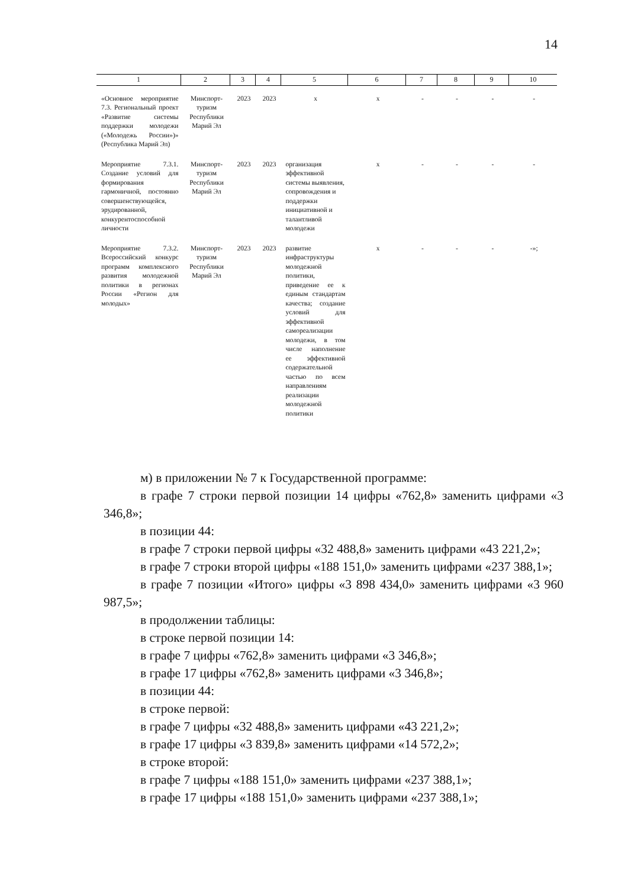14
| 1 | 2 | 3 | 4 | 5 | 6 | 7 | 8 | 9 | 10 |
| --- | --- | --- | --- | --- | --- | --- | --- | --- | --- |
| «Основное мероприятие 7.3. Региональный проект «Развитие системы поддержки молодежи («Молодежь России»)» (Республика Марий Эл) | Минспорт-туризм Республики Марий Эл | 2023 | 2023 | х | х | - | - | - | - |
| Мероприятие 7.3.1. Создание условий для формирования гармоничной, постоянно совершенствующейся, эрудированной, конкурентоспособной личности | Минспорт-туризм Республики Марий Эл | 2023 | 2023 | организация эффективной системы выявления, сопровождения и поддержки инициативной и талантливой молодежи | х | - | - | - | - |
| Мероприятие 7.3.2. Всероссийский конкурс программ комплексного развития молодежной политики в регионах России «Регион для молодых» | Минспорт-туризм Республики Марий Эл | 2023 | 2023 | развитие инфраструктуры молодежной политики, приведение ее к единым стандартам качества; создание условий для эффективной самореализации молодежи, в том числе наполнение ее эффективной содержательной частью по всем направлениям реализации молодежной политики | х | - | - | - | -»; |
м) в приложении № 7 к Государственной программе:
в графе 7 строки первой позиции 14 цифры «762,8» заменить цифрами «3 346,8»;
в позиции 44:
в графе 7 строки первой цифры «32 488,8» заменить цифрами «43 221,2»;
в графе 7 строки второй цифры «188 151,0» заменить цифрами «237 388,1»;
в графе 7 позиции «Итого» цифры «3 898 434,0» заменить цифрами «3 960 987,5»;
в продолжении таблицы:
в строке первой позиции 14:
в графе 7 цифры «762,8» заменить цифрами «3 346,8»;
в графе 17 цифры «762,8» заменить цифрами «3 346,8»;
в позиции 44:
в строке первой:
в графе 7 цифры «32 488,8» заменить цифрами «43 221,2»;
в графе 17 цифры «3 839,8» заменить цифрами «14 572,2»;
в строке второй:
в графе 7 цифры «188 151,0» заменить цифрами «237 388,1»;
в графе 17 цифры «188 151,0» заменить цифрами «237 388,1»;